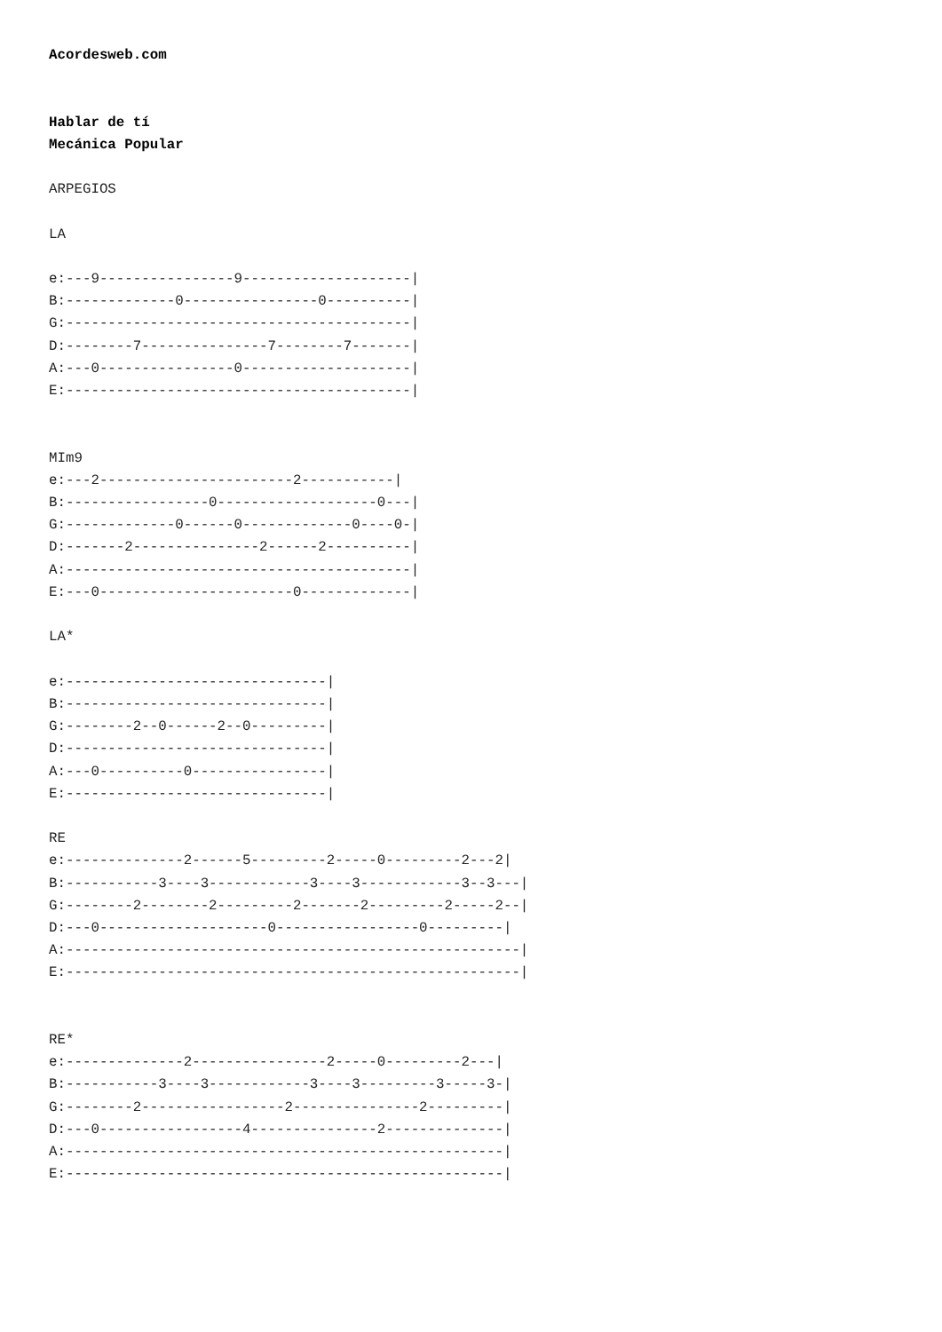Acordesweb.com


Hablar de tí
Mecánica Popular

ARPEGIOS

LA

e:---9----------------9--------------------|
B:-------------0----------------0----------|
G:-----------------------------------------|
D:--------7---------------7--------7-------|
A:---0----------------0--------------------|
E:-----------------------------------------|


MIm9
e:---2-----------------------2-----------|
B:-----------------0-------------------0---|
G:-------------0------0-------------0----0-|
D:-------2---------------2------2----------|
A:-----------------------------------------|
E:---0-----------------------0-------------|

LA*

e:-------------------------------|
B:-------------------------------|
G:--------2--0------2--0---------|
D:-------------------------------|
A:---0----------0----------------|
E:-------------------------------|

RE
e:--------------2------5---------2-----0---------2---2|
B:-----------3----3------------3----3------------3--3---|
G:--------2--------2---------2-------2---------2-----2--|
D:---0--------------------0-----------------0---------|
A:------------------------------------------------------|
E:------------------------------------------------------|


RE*
e:--------------2----------------2-----0---------2---|
B:-----------3----3------------3----3---------3-----3-|
G:--------2-----------------2---------------2---------|
D:---0-----------------4---------------2--------------|
A:----------------------------------------------------|
E:----------------------------------------------------|